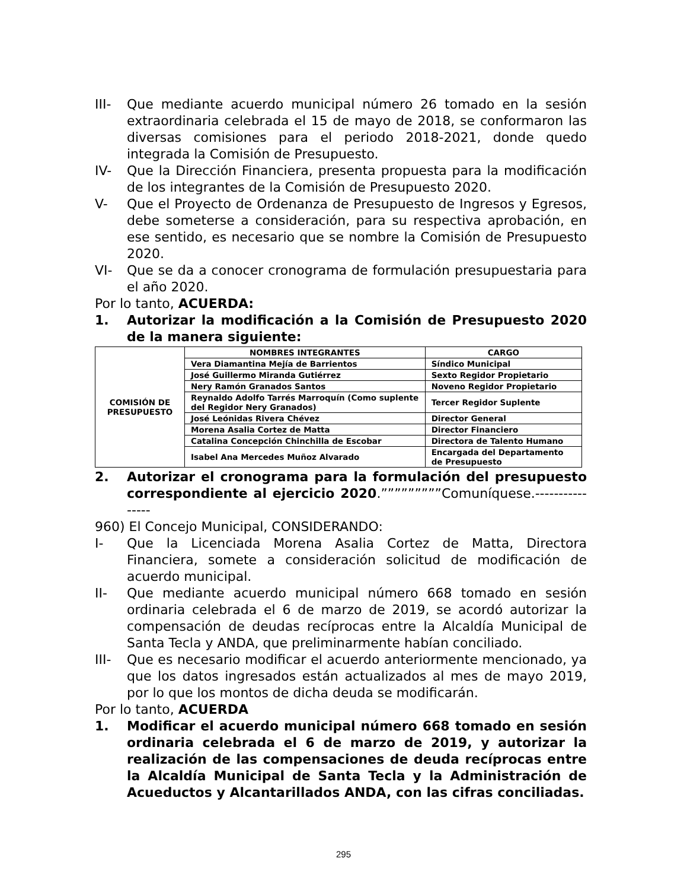III- Que mediante acuerdo municipal número 26 tomado en la sesión extraordinaria celebrada el 15 de mayo de 2018, se conformaron las diversas comisiones para el periodo 2018-2021, donde quedo integrada la Comisión de Presupuesto.
IV- Que la Dirección Financiera, presenta propuesta para la modificación de los integrantes de la Comisión de Presupuesto 2020.
V- Que el Proyecto de Ordenanza de Presupuesto de Ingresos y Egresos, debe someterse a consideración, para su respectiva aprobación, en ese sentido, es necesario que se nombre la Comisión de Presupuesto 2020.
VI- Que se da a conocer cronograma de formulación presupuestaria para el año 2020.
Por lo tanto, ACUERDA:
1. Autorizar la modificación a la Comisión de Presupuesto 2020 de la manera siguiente:
| COMISIÓN DE PRESUPUESTO | NOMBRES INTEGRANTES | CARGO |
| | Vera Diamantina Mejía de Barrientos | Síndico Municipal |
| | José Guillermo Miranda Gutiérrez | Sexto Regidor Propietario |
| | Nery Ramón Granados Santos | Noveno Regidor Propietario |
| | Reynaldo Adolfo Tarrés Marroquín (Como suplente del Regidor Nery Granados) | Tercer Regidor Suplente |
| | José Leónidas Rivera Chévez | Director General |
| | Morena Asalia Cortez de Matta | Director Financiero |
| | Catalina Concepción Chinchilla de Escobar | Directora de Talento Humano |
| | Isabel Ana Mercedes Muñoz Alvarado | Encargada del Departamento de Presupuesto |
2. Autorizar el cronograma para la formulación del presupuesto correspondiente al ejercicio 2020.”””””””””Comuníquese.----------------
960) El Concejo Municipal, CONSIDERANDO:
I- Que la Licenciada Morena Asalia Cortez de Matta, Directora Financiera, somete a consideración solicitud de modificación de acuerdo municipal.
II- Que mediante acuerdo municipal número 668 tomado en sesión ordinaria celebrada el 6 de marzo de 2019, se acordó autorizar la compensación de deudas recíprocas entre la Alcaldía Municipal de Santa Tecla y ANDA, que preliminarmente habían conciliado.
III- Que es necesario modificar el acuerdo anteriormente mencionado, ya que los datos ingresados están actualizados al mes de mayo 2019, por lo que los montos de dicha deuda se modificarán.
Por lo tanto, ACUERDA
1. Modificar el acuerdo municipal número 668 tomado en sesión ordinaria celebrada el 6 de marzo de 2019, y autorizar la realización de las compensaciones de deuda recíprocas entre la Alcaldía Municipal de Santa Tecla y la Administración de Acueductos y Alcantarillados ANDA, con las cifras conciliadas.
295